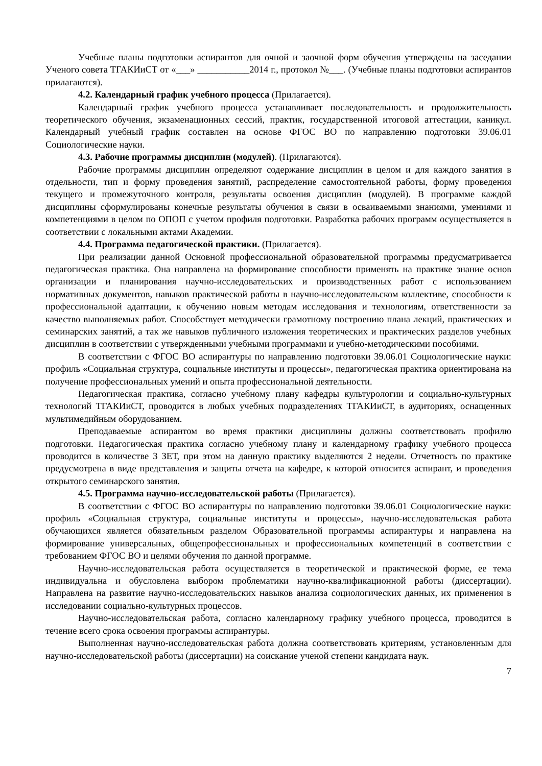Учебные планы подготовки аспирантов для очной и заочной форм обучения утверждены на заседании Ученого совета ТГАКИиСТ от «___» ___________2014 г., протокол №___. (Учебные планы подготовки аспирантов прилагаются).
4.2. Календарный график учебного процесса (Прилагается).
Календарный график учебного процесса устанавливает последовательность и продолжительность теоретического обучения, экзаменационных сессий, практик, государственной итоговой аттестации, каникул. Календарный учебный график составлен на основе ФГОС ВО по направлению подготовки 39.06.01 Социологические науки.
4.3. Рабочие программы дисциплин (модулей). (Прилагаются).
Рабочие программы дисциплин определяют содержание дисциплин в целом и для каждого занятия в отдельности, тип и форму проведения занятий, распределение самостоятельной работы, форму проведения текущего и промежуточного контроля, результаты освоения дисциплин (модулей). В программе каждой дисциплины сформулированы конечные результаты обучения в связи в осваиваемыми знаниями, умениями и компетенциями в целом по ОПОП с учетом профиля подготовки. Разработка рабочих программ осуществляется в соответствии с локальными актами Академии.
4.4. Программа педагогической практики. (Прилагается).
При реализации данной Основной профессиональной образовательной программы предусматривается педагогическая практика. Она направлена на формирование способности применять на практике знание основ организации и планирования научно-исследовательских и производственных работ с использованием нормативных документов, навыков практической работы в научно-исследовательском коллективе, способности к профессиональной адаптации, к обучению новым методам исследования и технологиям, ответственности за качество выполняемых работ. Способствует методически грамотному построению плана лекций, практических и семинарских занятий, а так же навыков публичного изложения теоретических и практических разделов учебных дисциплин в соответствии с утвержденными учебными программами и учебно-методическими пособиями.
В соответствии с ФГОС ВО аспирантуры по направлению подготовки 39.06.01 Социологические науки: профиль «Социальная структура, социальные институты и процессы», педагогическая практика ориентирована на получение профессиональных умений и опыта профессиональной деятельности.
Педагогическая практика, согласно учебному плану кафедры культурологии и социально-культурных технологий ТГАКИиСТ, проводится в любых учебных подразделениях ТГАКИиСТ, в аудиториях, оснащенных мультимедийным оборудованием.
Преподаваемые аспирантом во время практики дисциплины должны соответствовать профилю подготовки. Педагогическая практика согласно учебному плану и календарному графику учебного процесса проводится в количестве 3 ЗЕТ, при этом на данную практику выделяются 2 недели. Отчетность по практике предусмотрена в виде представления и защиты отчета на кафедре, к которой относится аспирант, и проведения открытого семинарского занятия.
4.5. Программа научно-исследовательской работы (Прилагается).
В соответствии с ФГОС ВО аспирантуры по направлению подготовки 39.06.01 Социологические науки: профиль «Социальная структура, социальные институты и процессы», научно-исследовательская работа обучающихся является обязательным разделом Образовательной программы аспирантуры и направлена на формирование универсальных, общепрофессиональных и профессиональных компетенций в соответствии с требованием ФГОС ВО и целями обучения по данной программе.
Научно-исследовательская работа осуществляется в теоретической и практической форме, ее тема индивидуальна и обусловлена выбором проблематики научно-квалификационной работы (диссертации). Направлена на развитие научно-исследовательских навыков анализа социологических данных, их применения в исследовании социально-культурных процессов.
Научно-исследовательская работа, согласно календарному графику учебного процесса, проводится в течение всего срока освоения программы аспирантуры.
Выполненная научно-исследовательская работа должна соответствовать критериям, установленным для научно-исследовательской работы (диссертации) на соискание ученой степени кандидата наук.
7